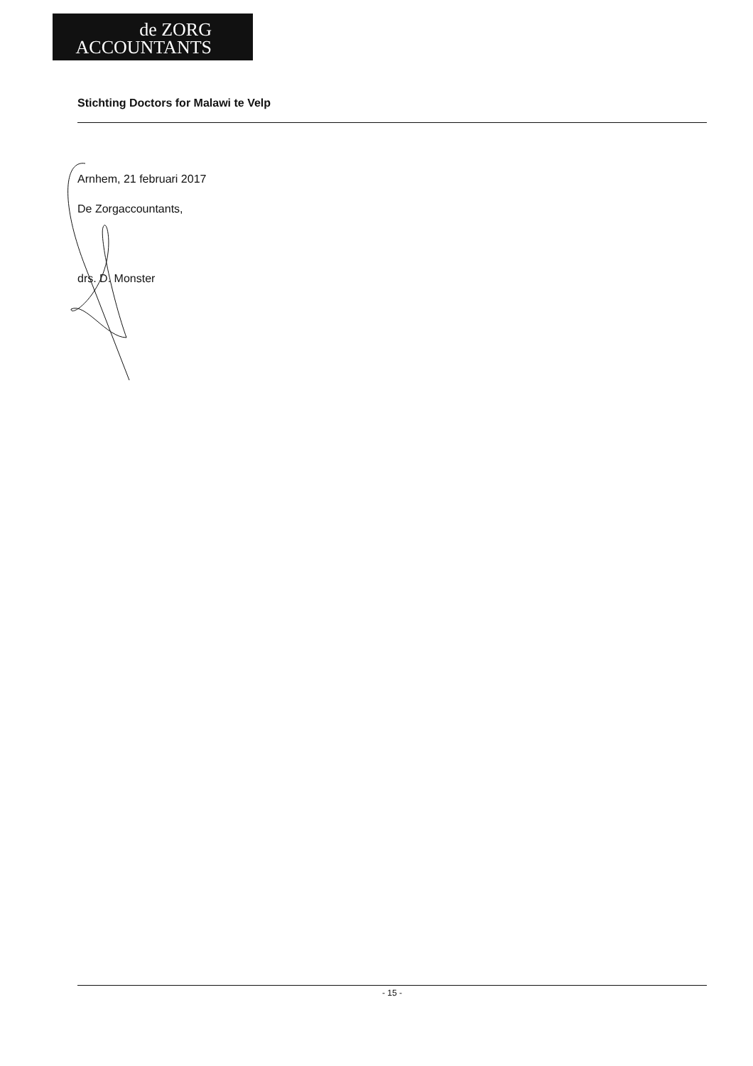de ZORG
ACCOUNTANTS
Stichting Doctors for Malawi te Velp
Arnhem, 21 februari 2017
De Zorgaccountants,
drs. D. Monster
- 15 -